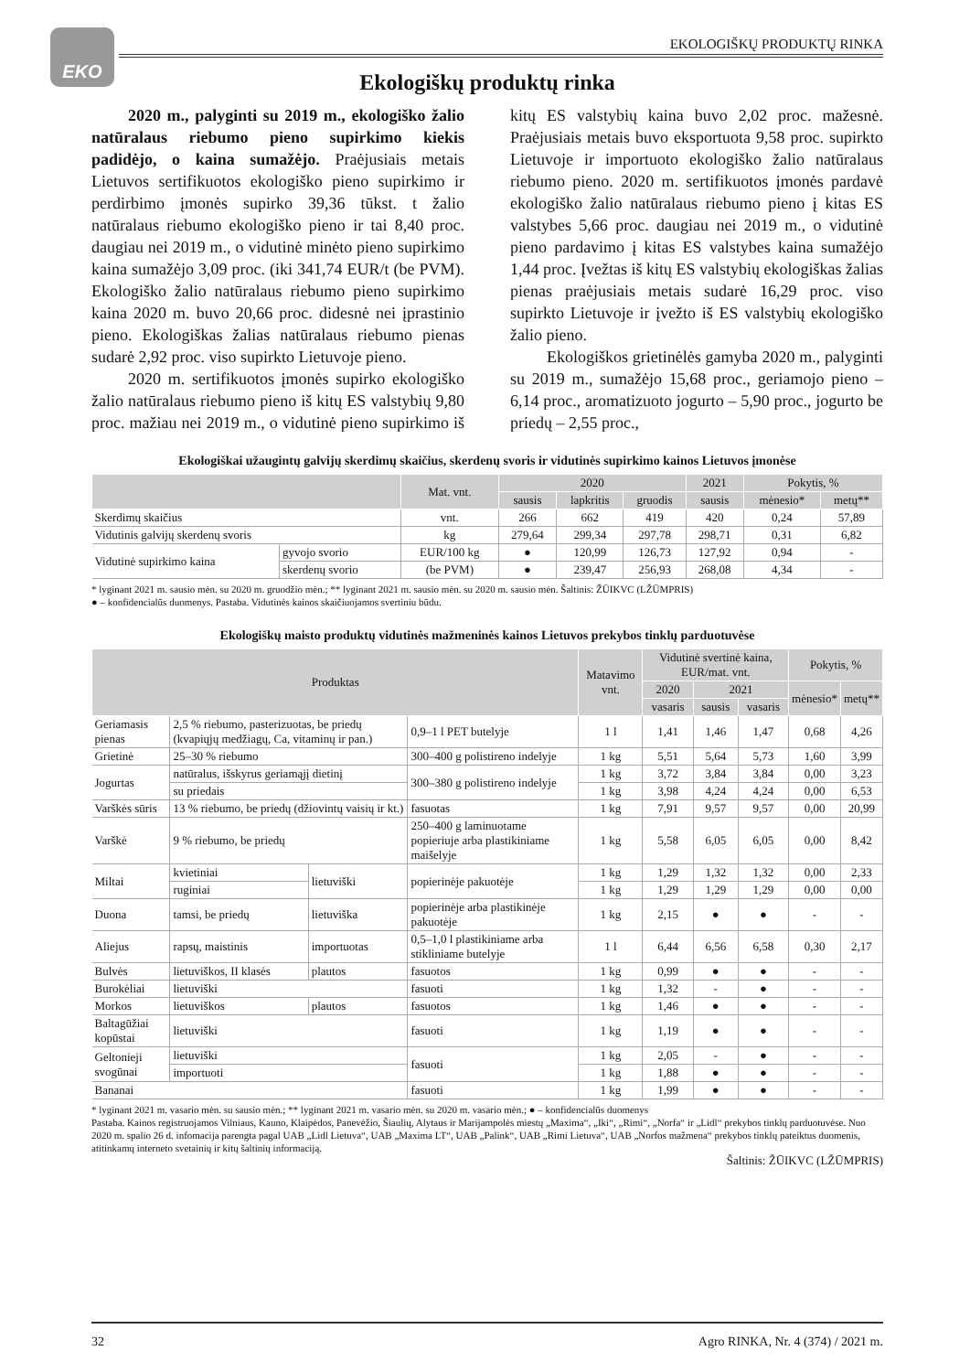EKO
EKOLOGIŠKŲ PRODUKTŲ RINKA
Ekologiškų produktų rinka
2020 m., palyginti su 2019 m., ekologiško žalio natūralaus riebumo pieno supirkimo kiekis padidėjo, o kaina sumažėjo. Praėjusiais metais Lietuvos sertifikuotos ekologiško pieno supirkimo ir perdirbimo įmonės supirko 39,36 tūkst. t žalio natūralaus riebumo ekologiško pieno ir tai 8,40 proc. daugiau nei 2019 m., o vidutinė minėto pieno supirkimo kaina sumažėjo 3,09 proc. (iki 341,74 EUR/t (be PVM). Ekologiško žalio natūralaus riebumo pieno supirkimo kaina 2020 m. buvo 20,66 proc. didesnė nei įprastinio pieno. Ekologiškas žalias natūralaus riebumo pienas sudarė 2,92 proc. viso supirkto Lietuvoje pieno.
2020 m. sertifikuotos įmonės supirko ekologiško žalio natūralaus riebumo pieno iš kitų ES valstybių 9,80 proc. mažiau nei 2019 m., o vidutinė pieno supirkimo iš kitų ES valstybių kaina buvo 2,02 proc. mažesnė. Praėjusiais metais buvo eksportuota 9,58 proc. supirkto Lietuvoje ir importuoto ekologiško žalio natūralaus riebumo pieno. 2020 m. sertifikuotos įmonės pardavė ekologiško žalio natūralaus riebumo pieno į kitas ES valstybes 5,66 proc. daugiau nei 2019 m., o vidutinė pieno pardavimo į kitas ES valstybes kaina sumažėjo 1,44 proc. Įvežtas iš kitų ES valstybių ekologiškas žalias pienas praėjusiais metais sudarė 16,29 proc. viso supirkto Lietuvoje ir įvežto iš ES valstybių ekologiško žalio pieno.
Ekologiškos grietinėlės gamyba 2020 m., palyginti su 2019 m., sumažėjo 15,68 proc., geriamojo pieno – 6,14 proc., aromatizuoto jogurto – 5,90 proc., jogurto be priedų – 2,55 proc.,
Ekologiškai užaugintų galvijų skerdimų skaičius, skerdenų svoris ir vidutinės supirkimo kainos Lietuvos įmonėse
| | | Mat. vnt. | 2020 | | | 2021 | Pokytis, % | |
| --- | --- | --- | --- | --- | --- | --- | --- | --- |
| | | | sausis | lapkritis | gruodis | sausis | mėnesio* | metų** |
| Skerdimų skaičius | | vnt. | 266 | 662 | 419 | 420 | 0,24 | 57,89 |
| Vidutinis galvijų skerdenų svoris | | kg | 279,64 | 299,34 | 297,78 | 298,71 | 0,31 | 6,82 |
| Vidutinė supirkimo kaina | gyvojo svorio | EUR/100 kg | ● | 120,99 | 126,73 | 127,92 | 0,94 | - |
| | skerdenų svorio | (be PVM) | ● | 239,47 | 256,93 | 268,08 | 4,34 | - |
* lyginant 2021 m. sausio mėn. su 2020 m. gruodžio mėn.; ** lyginant 2021 m. sausio mėn. su 2020 m. sausio mėn. Šaltinis: ŽŪIKVC (LŽŪMPRIS)
● – konfidencialūs duomenys. Pastaba. Vidutinės kainos skaičiuojamos svertiniu būdu.
Ekologiškų maisto produktų vidutinės mažmeninės kainos Lietuvos prekybos tinklų parduotuvėse
| Produktas | | | | Matavimo vnt. | Vidutinė svertinė kaina, EUR/mat. vnt. | | | Pokytis, % | |
| --- | --- | --- | --- | --- | --- | --- | --- | --- | --- |
| | | | | | 2020 | 2021 | | mėnesio* | metų** |
| | | | | | vasaris | sausis | vasaris | | |
| Geriamasis pienas | 2,5 % riebumo, pasterizuotas, be priedų (kvapiųjų medžiagų, Ca, vitaminų ir pan.) | | 0,9–1 l PET butelyje | 1 l | 1,41 | 1,46 | 1,47 | 0,68 | 4,26 |
| Grietinė | 25–30 % riebumo | | 300–400 g polistireno indelyje | 1 kg | 5,51 | 5,64 | 5,73 | 1,60 | 3,99 |
| Jogurtas | natūralus, išskyrus geriamąjį dietinį | | 300–380 g polistireno indelyje | 1 kg | 3,72 | 3,84 | 3,84 | 0,00 | 3,23 |
| | su priedais | | | 1 kg | 3,98 | 4,24 | 4,24 | 0,00 | 6,53 |
| Varškės sūris | 13 % riebumo, be priedų (džiovintų vaisių ir kt.) | | fasuotas | 1 kg | 7,91 | 9,57 | 9,57 | 0,00 | 20,99 |
| Varškė | 9 % riebumo, be priedų | | 250–400 g laminuotame popieriuje arba plastikiniame maišelyje | 1 kg | 5,58 | 6,05 | 6,05 | 0,00 | 8,42 |
| Miltai | kvietiniai | lietuviški | popierinėje pakuotėje | 1 kg | 1,29 | 1,32 | 1,32 | 0,00 | 2,33 |
| | ruginiai | | | 1 kg | 1,29 | 1,29 | 1,29 | 0,00 | 0,00 |
| Duona | tamsi, be priedų | lietuviška | popierinėje arba plastikinėje pakuotėje | 1 kg | 2,15 | ● | ● | - | - |
| Aliejus | rapsų, maistinis | importuotas | 0,5–1,0 l plastikiniame arba stikliniame butelyje | 1 l | 6,44 | 6,56 | 6,58 | 0,30 | 2,17 |
| Bulvės | lietuviškos, II klasės | plautos | fasuotos | 1 kg | 0,99 | ● | ● | - | - |
| Burokėliai | lietuviški | | fasuoti | 1 kg | 1,32 | - | ● | - | - |
| Morkos | lietuviškos | plautos | fasuotos | 1 kg | 1,46 | ● | ● | - | - |
| Baltagūžiai kopūstai | lietuviški | | fasuoti | 1 kg | 1,19 | ● | ● | - | - |
| Geltonieji svogūnai | lietuviški | | fasuoti | 1 kg | 2,05 | - | ● | - | - |
| | importuoti | | | 1 kg | 1,88 | ● | ● | - | - |
| Bananai | | | fasuoti | 1 kg | 1,99 | ● | ● | - | - |
* lyginant 2021 m. vasario mėn. su sausio mėn.; ** lyginant 2021 m. vasario mėn. su 2020 m. vasario mėn.; ● – konfidencialūs duomenys
Pastaba. Kainos registruojamos Vilniaus, Kauno, Klaipėdos, Panevėžio, Šiaulių, Alytaus ir Marijampolės miestų „Maxima“, „Iki“, „Rimi“, „Norfa“ ir „Lidl“ prekybos tinklų parduotuvėse. Nuo 2020 m. spalio 26 d. infomacija parengta pagal UAB „Lidl Lietuva“, UAB „Maxima LT“, UAB „Palink“, UAB „Rimi Lietuva“, UAB „Norfos mažmena“ prekybos tinklų pateiktus duomenis, atitinkamų interneto svetainių ir kitų šaltinių informaciją.
Šaltinis: ŽŪIKVC (LŽŪMPRIS)
32 Agro RINKA, Nr. 4 (374) / 2021 m.